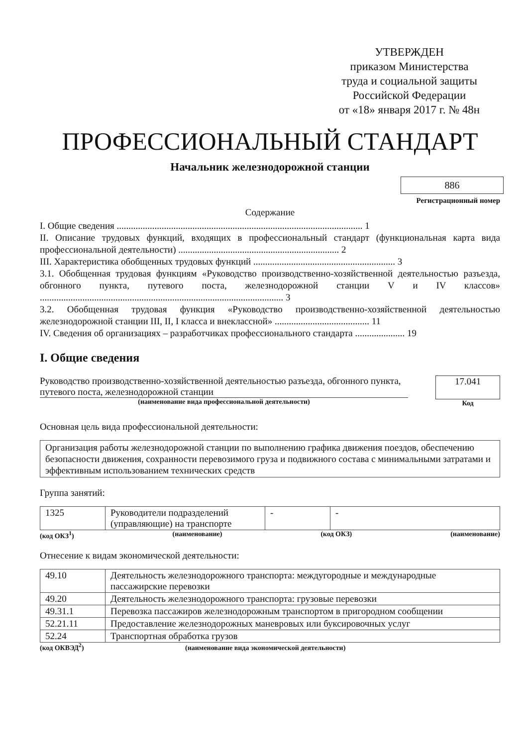УТВЕРЖДЕН
приказом Министерства
труда и социальной защиты
Российской Федерации
от «18» января 2017 г. № 48н
ПРОФЕССИОНАЛЬНЫЙ СТАНДАРТ
Начальник железнодорожной станции
886
Регистрационный номер
Содержание
I. Общие сведения ........................................................................................................ 1
II. Описание трудовых функций, входящих в профессиональный стандарт (функциональная карта вида профессиональной деятельности) .................................................................... 2
III. Характеристика обобщенных трудовых функций ............................................................ 3
3.1. Обобщенная трудовая функциям «Руководство производственно-хозяйственной деятельностью разъезда, обгонного пункта, путевого поста, железнодорожной станции V и IV классов» ....................................................................................................... 3
3.2. Обобщенная трудовая функция «Руководство производственно-хозяйственной деятельностью железнодорожной станции III, II, I класса и внеклассной» ........................................ 11
IV. Сведения об организациях – разработчиках профессионального стандарта ..................... 19
I. Общие сведения
Руководство производственно-хозяйственной деятельностью разъезда, обгонного пункта, путевого поста, железнодорожной станции
(наименование вида профессиональной деятельности)
17.041
Код
Основная цель вида профессиональной деятельности:
Организация работы железнодорожной станции по выполнению графика движения поездов, обеспечению безопасности движения, сохранности перевозимого груза и подвижного состава с минимальными затратами и эффективным использованием технических средств
Группа занятий:
| 1325 | Руководители подразделений (управляющие) на транспорте | - | - |
(код ОКЗ<sup>1</sup>) (наименование) (код ОКЗ) (наименование)
Отнесение к видам экономической деятельности:
| 49.10 | Деятельность железнодорожного транспорта: междугородные и международные пассажирские перевозки |
| 49.20 | Деятельность железнодорожного транспорта: грузовые перевозки |
| 49.31.1 | Перевозка пассажиров железнодорожным транспортом в пригородном сообщении |
| 52.21.11 | Предоставление железнодорожных маневровых или буксировочных услуг |
| 52.24 | Транспортная обработка грузов |
(код ОКВЭД<sup>2</sup>) (наименование вида экономической деятельности)